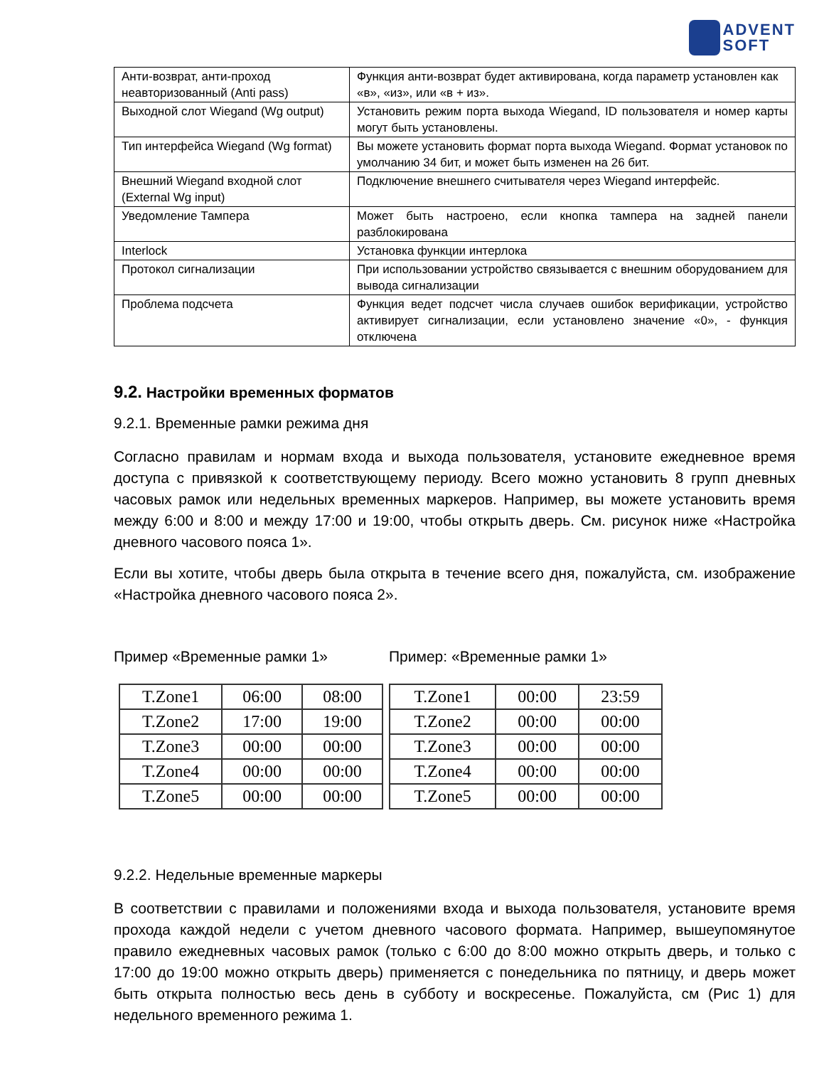ADVENT
SOFT
| Анти-возврат, анти-проход неавторизованный (Anti pass) | Функция анти-возврат будет активирована, когда параметр установлен как «в», «из», или «в + из». |
| Выходной слот Wiegand (Wg output) | Установить режим порта выхода Wiegand, ID пользователя и номер карты могут быть установлены. |
| Тип интерфейса Wiegand (Wg format) | Вы можете установить формат порта выхода Wiegand. Формат установок по умолчанию 34 бит, и может быть изменен на 26 бит. |
| Внешний Wiegand входной слот (External Wg input) | Подключение внешнего считывателя через Wiegand интерфейс. |
| Уведомление Тампера | Может быть настроено, если кнопка тампера на задней панели разблокирована |
| Interlock | Установка функции интерлока |
| Протокол сигнализации | При использовании устройство связывается с внешним оборудованием для вывода сигнализации |
| Проблема подсчета | Функция ведет подсчет числа случаев ошибок верификации, устройство активирует сигнализации, если установлено значение «0», - функция отключена |
9.2. Настройки временных форматов
9.2.1. Временные рамки режима дня
Согласно правилам и нормам входа и выхода пользователя, установите ежедневное время доступа с привязкой к соответствующему периоду. Всего можно установить 8 групп дневных часовых рамок или недельных временных маркеров. Например, вы можете установить время между 6:00 и 8:00 и между 17:00 и 19:00, чтобы открыть дверь. См. рисунок ниже «Настройка дневного часового пояса 1».
Если вы хотите, чтобы дверь была открыта в течение всего дня, пожалуйста, см. изображение «Настройка дневного часового пояса 2».
Пример «Временные рамки 1»
| T.Zone1 | 06:00 | 08:00 |
| T.Zone2 | 17:00 | 19:00 |
| T.Zone3 | 00:00 | 00:00 |
| T.Zone4 | 00:00 | 00:00 |
| T.Zone5 | 00:00 | 00:00 |
Пример: «Временные рамки 1»
| T.Zone1 | 00:00 | 23:59 |
| T.Zone2 | 00:00 | 00:00 |
| T.Zone3 | 00:00 | 00:00 |
| T.Zone4 | 00:00 | 00:00 |
| T.Zone5 | 00:00 | 00:00 |
9.2.2. Недельные временные маркеры
В соответствии с правилами и положениями входа и выхода пользователя, установите время прохода каждой недели с учетом дневного часового формата. Например, вышеупомянутое правило ежедневных часовых рамок (только с 6:00 до 8:00 можно открыть дверь, и только с 17:00 до 19:00 можно открыть дверь) применяется с понедельника по пятницу, и дверь может быть открыта полностью весь день в субботу и воскресенье. Пожалуйста, см (Рис 1) для недельного временного режима 1.